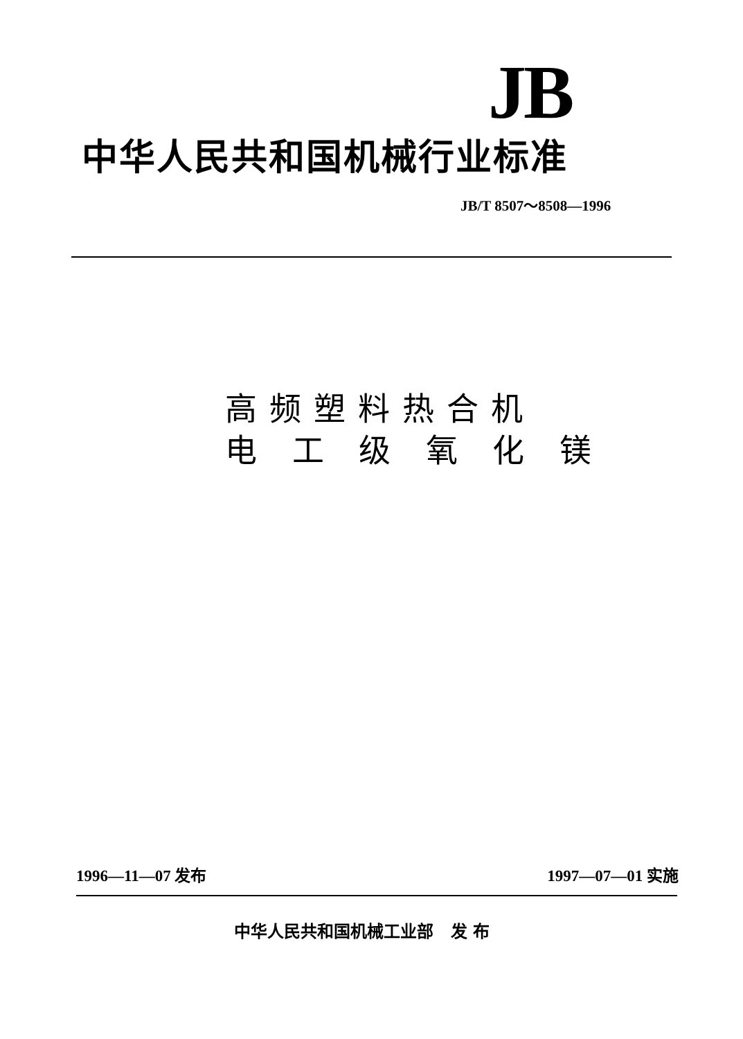JB
中华人民共和国机械行业标准
JB/T 8507～8508—1996
高频塑料热合机
电 工 级 氧 化 镁
1996—11—07 发布 1997—07—01 实施
中华人民共和国机械工业部 发 布